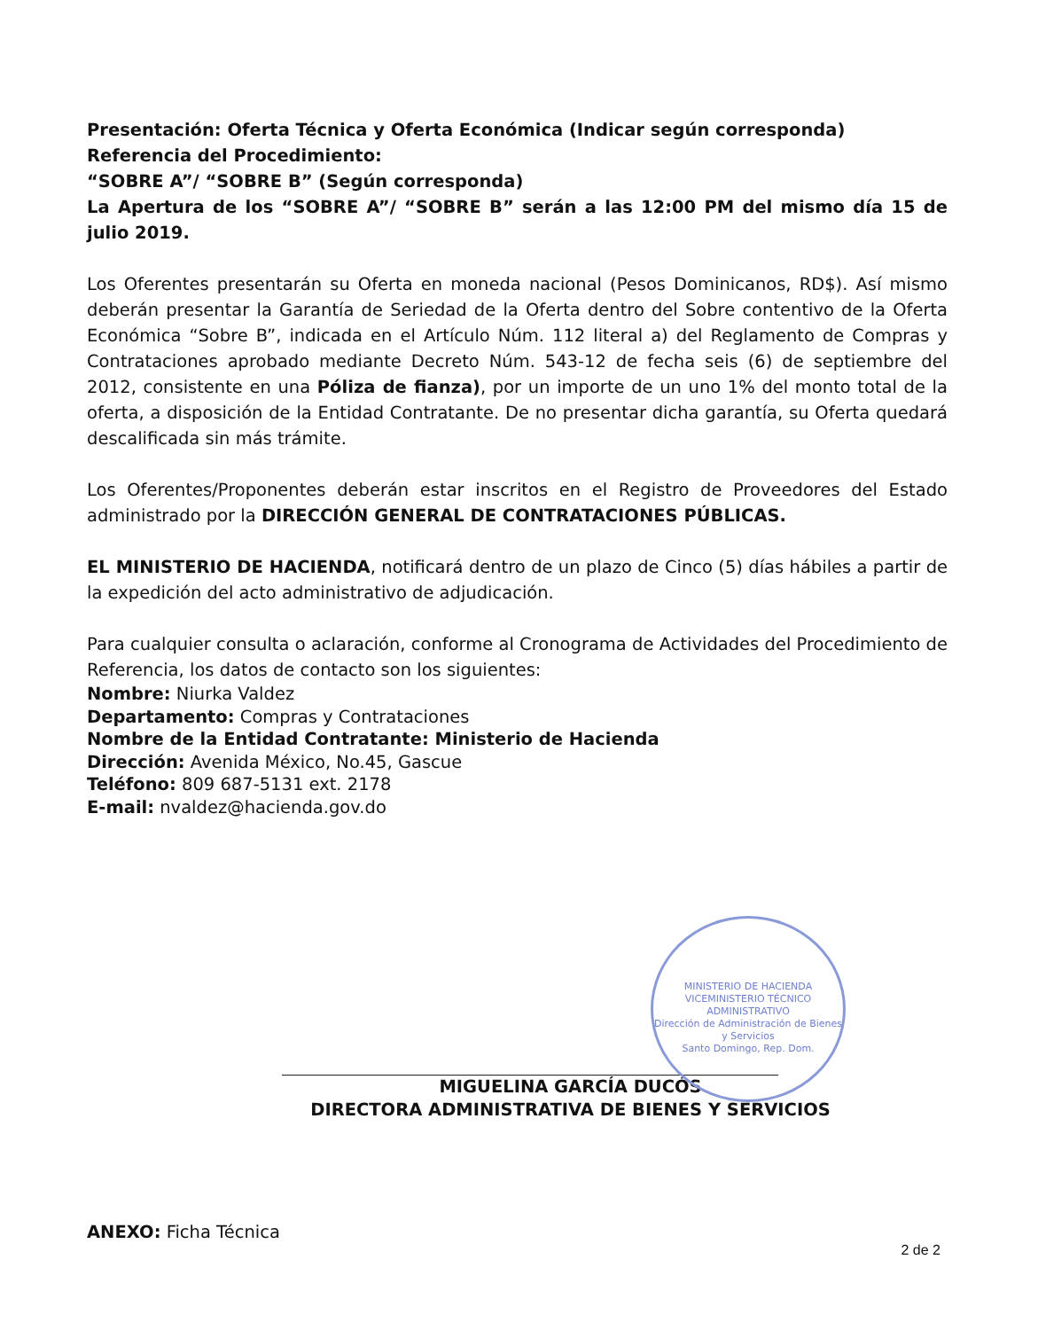Presentación: Oferta Técnica y Oferta Económica (Indicar según corresponda)
Referencia del Procedimiento:
“SOBRE A”/ “SOBRE B” (Según corresponda)
La Apertura de los “SOBRE A”/ “SOBRE B” serán a las 12:00 PM del mismo día 15 de julio 2019.
Los Oferentes presentarán su Oferta en moneda nacional (Pesos Dominicanos, RD$). Así mismo deberán presentar la Garantía de Seriedad de la Oferta dentro del Sobre contentivo de la Oferta Económica “Sobre B”, indicada en el Artículo Núm. 112 literal a) del Reglamento de Compras y Contrataciones aprobado mediante Decreto Núm. 543-12 de fecha seis (6) de septiembre del 2012, consistente en una Póliza de fianza), por un importe de un uno 1% del monto total de la oferta, a disposición de la Entidad Contratante. De no presentar dicha garantía, su Oferta quedará descalificada sin más trámite.
Los Oferentes/Proponentes deberán estar inscritos en el Registro de Proveedores del Estado administrado por la DIRECCIÓN GENERAL DE CONTRATACIONES PÚBLICAS.
EL MINISTERIO DE HACIENDA, notificará dentro de un plazo de Cinco (5) días hábiles a partir de la expedición del acto administrativo de adjudicación.
Para cualquier consulta o aclaración, conforme al Cronograma de Actividades del Procedimiento de Referencia, los datos de contacto son los siguientes:
Nombre: Niurka Valdez
Departamento: Compras y Contrataciones
Nombre de la Entidad Contratante: Ministerio de Hacienda
Dirección: Avenida México, No.45, Gascue
Teléfono: 809 687-5131 ext. 2178
E-mail: nvaldez@hacienda.gov.do
MINISTERIO DE HACIENDA
VICEMINISTERIO TÉCNICO ADMINISTRATIVO
Dirección de Administración de Bienes y Servicios
Santo Domingo, Rep. Dom.
MIGUELINA GARCÍA DUCÓS
DIRECTORA ADMINISTRATIVA DE BIENES Y SERVICIOS
ANEXO: Ficha Técnica
2 de 2